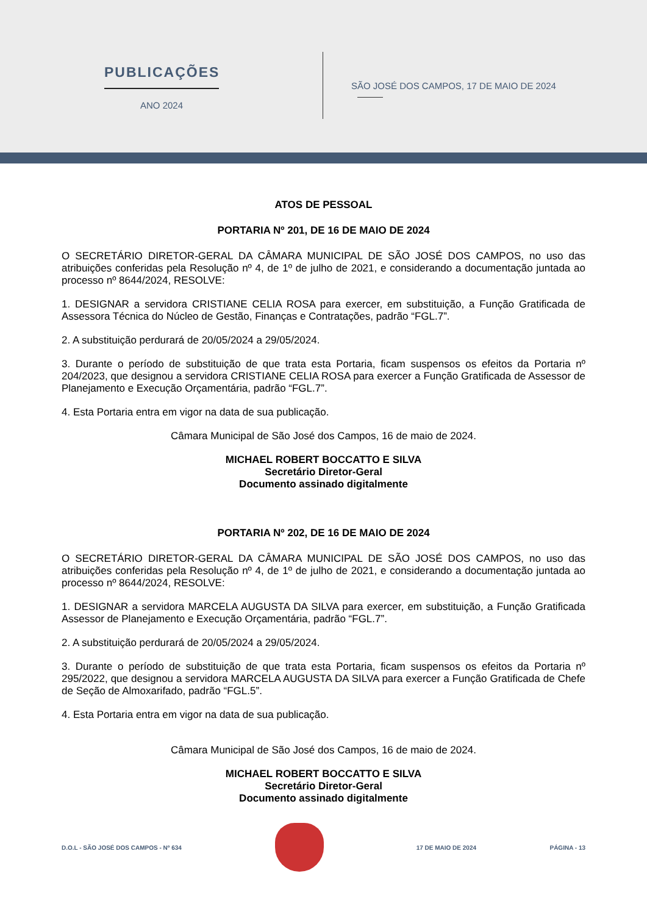PUBLICAÇÕES
ANO 2024
SÃO JOSÉ DOS CAMPOS, 17 DE MAIO DE 2024
ATOS DE PESSOAL
PORTARIA Nº 201, DE 16 DE MAIO DE 2024
O SECRETÁRIO DIRETOR-GERAL DA CÂMARA MUNICIPAL DE SÃO JOSÉ DOS CAMPOS, no uso das atribuições conferidas pela Resolução nº 4, de 1º de julho de 2021, e considerando a documentação juntada ao processo nº 8644/2024, RESOLVE:
1. DESIGNAR a servidora CRISTIANE CELIA ROSA para exercer, em substituição, a Função Gratificada de Assessora Técnica do Núcleo de Gestão, Finanças e Contratações, padrão “FGL.7”.
2. A substituição perdurará de 20/05/2024 a 29/05/2024.
3. Durante o período de substituição de que trata esta Portaria, ficam suspensos os efeitos da Portaria nº 204/2023, que designou a servidora CRISTIANE CELIA ROSA para exercer a Função Gratificada de Assessor de Planejamento e Execução Orçamentária, padrão “FGL.7”.
4. Esta Portaria entra em vigor na data de sua publicação.
Câmara Municipal de São José dos Campos, 16 de maio de 2024.
MICHAEL ROBERT BOCCATTO E SILVA
Secretário Diretor-Geral
Documento assinado digitalmente
PORTARIA Nº 202, DE 16 DE MAIO DE 2024
O SECRETÁRIO DIRETOR-GERAL DA CÂMARA MUNICIPAL DE SÃO JOSÉ DOS CAMPOS, no uso das atribuições conferidas pela Resolução nº 4, de 1º de julho de 2021, e considerando a documentação juntada ao processo nº 8644/2024, RESOLVE:
1. DESIGNAR a servidora MARCELA AUGUSTA DA SILVA para exercer, em substituição, a Função Gratificada Assessor de Planejamento e Execução Orçamentária, padrão “FGL.7”.
2. A substituição perdurará de 20/05/2024 a 29/05/2024.
3. Durante o período de substituição de que trata esta Portaria, ficam suspensos os efeitos da Portaria nº 295/2022, que designou a servidora MARCELA AUGUSTA DA SILVA para exercer a Função Gratificada de Chefe de Seção de Almoxarifado, padrão “FGL.5”.
4. Esta Portaria entra em vigor na data de sua publicação.
Câmara Municipal de São José dos Campos, 16 de maio de 2024.
MICHAEL ROBERT BOCCATTO E SILVA
Secretário Diretor-Geral
Documento assinado digitalmente
D.O.L - SÃO JOSÉ DOS CAMPOS - Nº 634 17 DE MAIO DE 2024 PÁGINA - 13